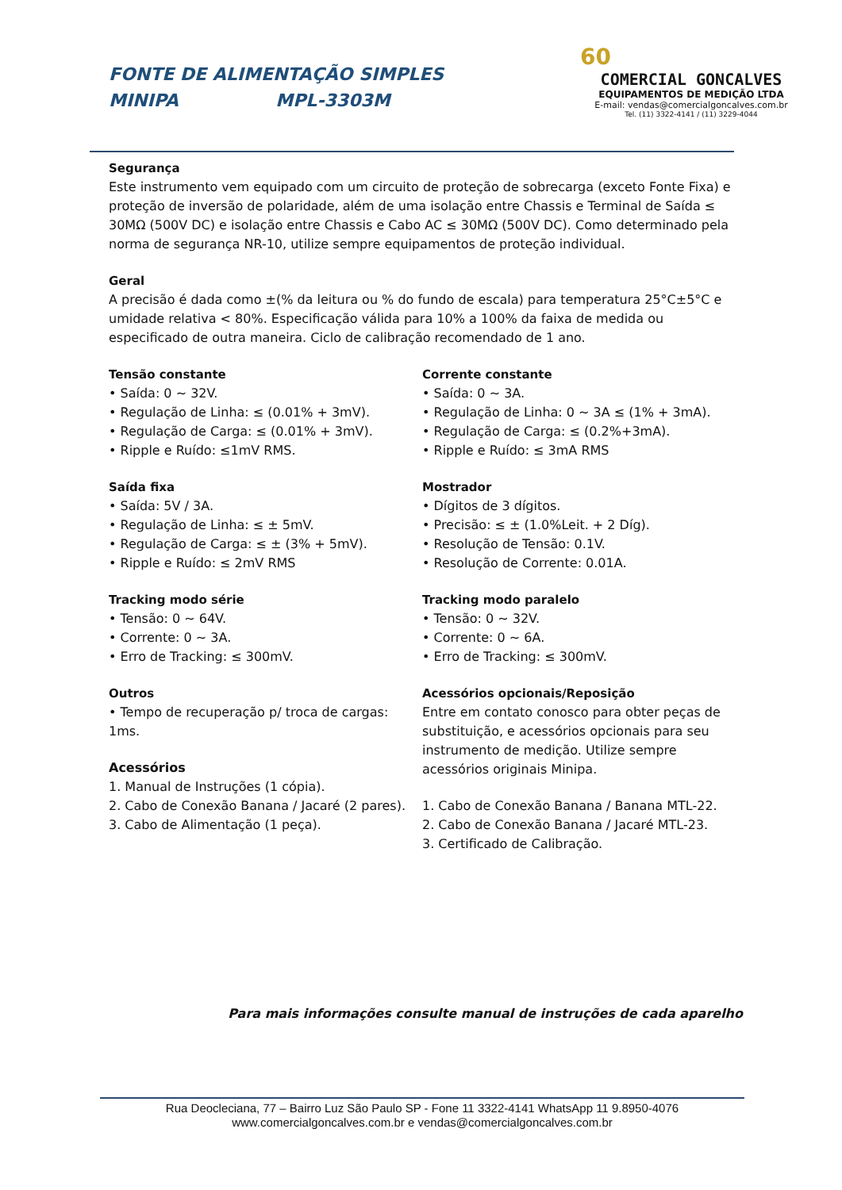FONTE DE ALIMENTAÇÃO SIMPLES
MINIPA MPL-3303M
60
COMERCIAL GONCALVES
EQUIPAMENTOS DE MEDIÇÃO LTDA
E-mail: vendas@comercialgoncalves.com.br
Tel. (11) 3322-4141 / (11) 3229-4044
Segurança
Este instrumento vem equipado com um circuito de proteção de sobrecarga (exceto Fonte Fixa) e proteção de inversão de polaridade, além de uma isolação entre Chassis e Terminal de Saída ≤ 30MΩ (500V DC) e isolação entre Chassis e Cabo AC ≤ 30MΩ (500V DC). Como determinado pela norma de segurança NR-10, utilize sempre equipamentos de proteção individual.
Geral
A precisão é dada como ±(% da leitura ou % do fundo de escala) para temperatura 25°C±5°C e umidade relativa < 80%. Especificação válida para 10% a 100% da faixa de medida ou especificado de outra maneira. Ciclo de calibração recomendado de 1 ano.
Tensão constante
• Saída: 0 ~ 32V.
• Regulação de Linha: ≤ (0.01% + 3mV).
• Regulação de Carga: ≤ (0.01% + 3mV).
• Ripple e Ruído: ≤1mV RMS.
Saída fixa
• Saída: 5V / 3A.
• Regulação de Linha: ≤ ± 5mV.
• Regulação de Carga: ≤ ± (3% + 5mV).
• Ripple e Ruído: ≤ 2mV RMS
Tracking modo série
• Tensão: 0 ~ 64V.
• Corrente: 0 ~ 3A.
• Erro de Tracking: ≤ 300mV.
Outros
• Tempo de recuperação p/ troca de cargas: 1ms.
Acessórios
1. Manual de Instruções (1 cópia).
2. Cabo de Conexão Banana / Jacaré (2 pares).
3. Cabo de Alimentação (1 peça).
Corrente constante
• Saída: 0 ~ 3A.
• Regulação de Linha: 0 ~ 3A ≤ (1% + 3mA).
• Regulação de Carga: ≤ (0.2%+3mA).
• Ripple e Ruído: ≤ 3mA RMS
Mostrador
• Dígitos de 3 dígitos.
• Precisão: ≤ ± (1.0%Leit. + 2 Díg).
• Resolução de Tensão: 0.1V.
• Resolução de Corrente: 0.01A.
Tracking modo paralelo
• Tensão: 0 ~ 32V.
• Corrente: 0 ~ 6A.
• Erro de Tracking: ≤ 300mV.
Acessórios opcionais/Reposição
Entre em contato conosco para obter peças de substituição, e acessórios opcionais para seu instrumento de medição. Utilize sempre acessórios originais Minipa.
1. Cabo de Conexão Banana / Banana MTL-22.
2. Cabo de Conexão Banana / Jacaré MTL-23.
3. Certificado de Calibração.
Para mais informações consulte manual de instruções de cada aparelho
Rua Deocleciana, 77 – Bairro Luz São Paulo SP - Fone 11 3322-4141 WhatsApp 11 9.8950-4076
www.comercialgoncalves.com.br e vendas@comercialgoncalves.com.br